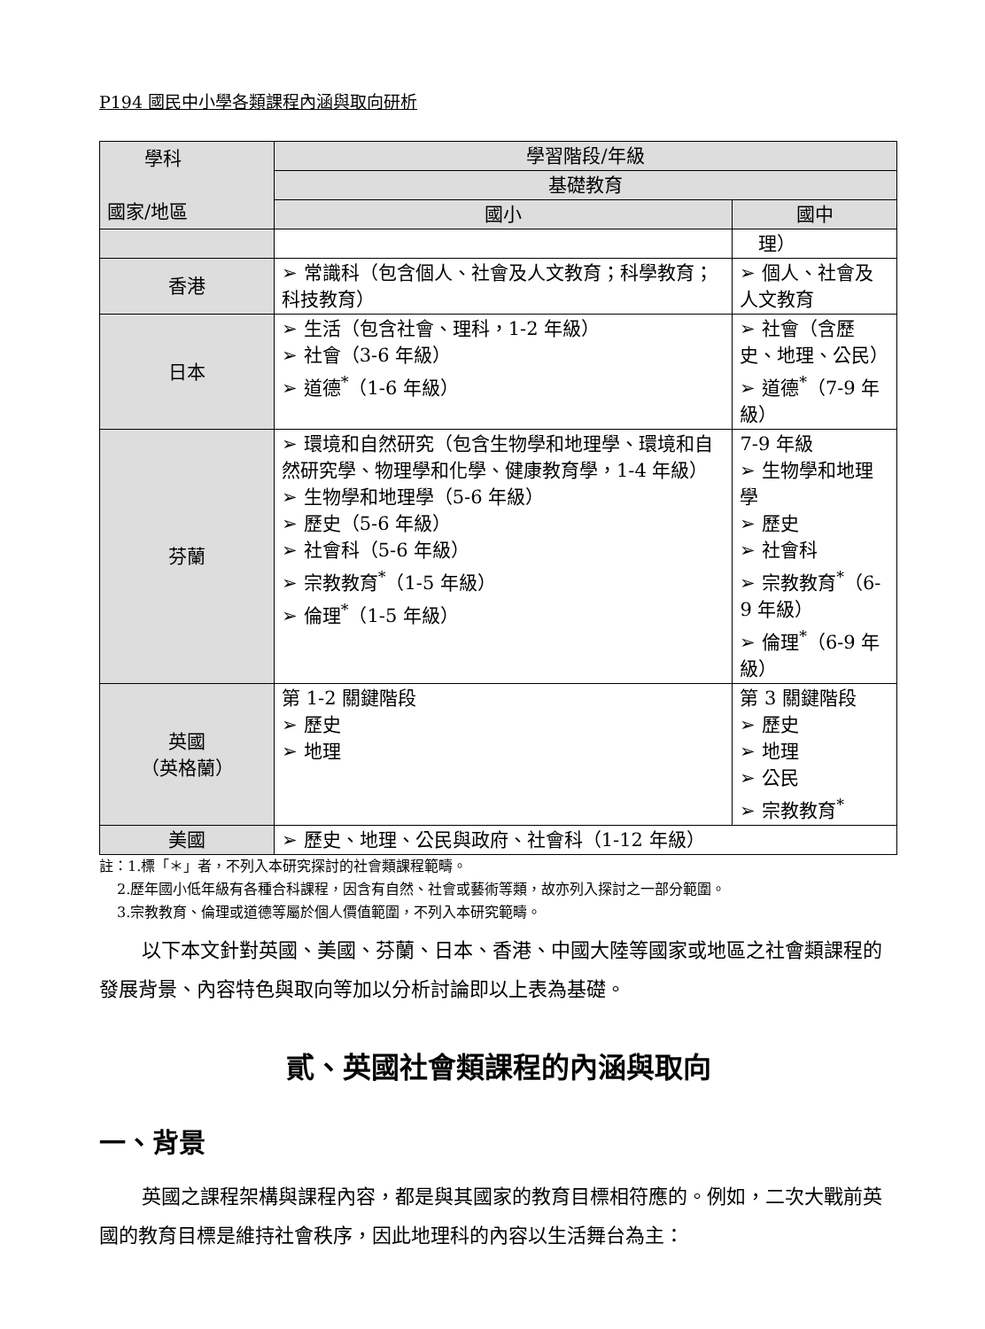P194 國民中小學各類課程內涵與取向研析
| 學科 國家/地區 | 學習階段/年級 | |
| --- | --- | --- |
| | 基礎教育 | |
| | 國小 | 國中 |
| | | 理） |
| 香港 | ➢ 常識科（包含個人、社會及人文教育；科學教育；科技教育） | ➢ 個人、社會及人文教育 |
| 日本 | ➢ 生活（包含社會、理科，1-2 年級） ➢ 社會（3-6 年級） ➢ 道德<sup>*</sup>（1-6 年級） | ➢ 社會（含歷史、地理、公民） ➢ 道德<sup>*</sup>（7-9 年級） |
| 芬蘭 | ➢ 環境和自然研究（包含生物學和地理學、環境和自然研究學、物理學和化學、健康教育學，1-4 年級） ➢ 生物學和地理學（5-6 年級） ➢ 歷史（5-6 年級） ➢ 社會科（5-6 年級） ➢ 宗教教育<sup>*</sup>（1-5 年級） ➢ 倫理<sup>*</sup>（1-5 年級） | 7-9 年級 ➢ 生物學和地理學 ➢ 歷史 ➢ 社會科 ➢ 宗教教育<sup>*</sup>（6-9 年級） ➢ 倫理<sup>*</sup>（6-9 年級） |
| 英國 （英格蘭） | 第 1-2 關鍵階段 ➢ 歷史 ➢ 地理 | 第 3 關鍵階段 ➢ 歷史 ➢ 地理 ➢ 公民 ➢ 宗教教育<sup>*</sup> |
| 美國 | ➢ 歷史、地理、公民與政府、社會科（1-12 年級） | |
註：1.標「＊」者，不列入本研究探討的社會類課程範疇。
2.歷年國小低年級有各種合科課程，因含有自然、社會或藝術等類，故亦列入探討之一部分範圍。
3.宗教教育、倫理或道德等屬於個人價值範圍，不列入本研究範疇。
以下本文針對英國、美國、芬蘭、日本、香港、中國大陸等國家或地區之社會類課程的發展背景、內容特色與取向等加以分析討論即以上表為基礎。
貳、英國社會類課程的內涵與取向
一、背景
英國之課程架構與課程內容，都是與其國家的教育目標相符應的。例如，二次大戰前英國的教育目標是維持社會秩序，因此地理科的內容以生活舞台為主：